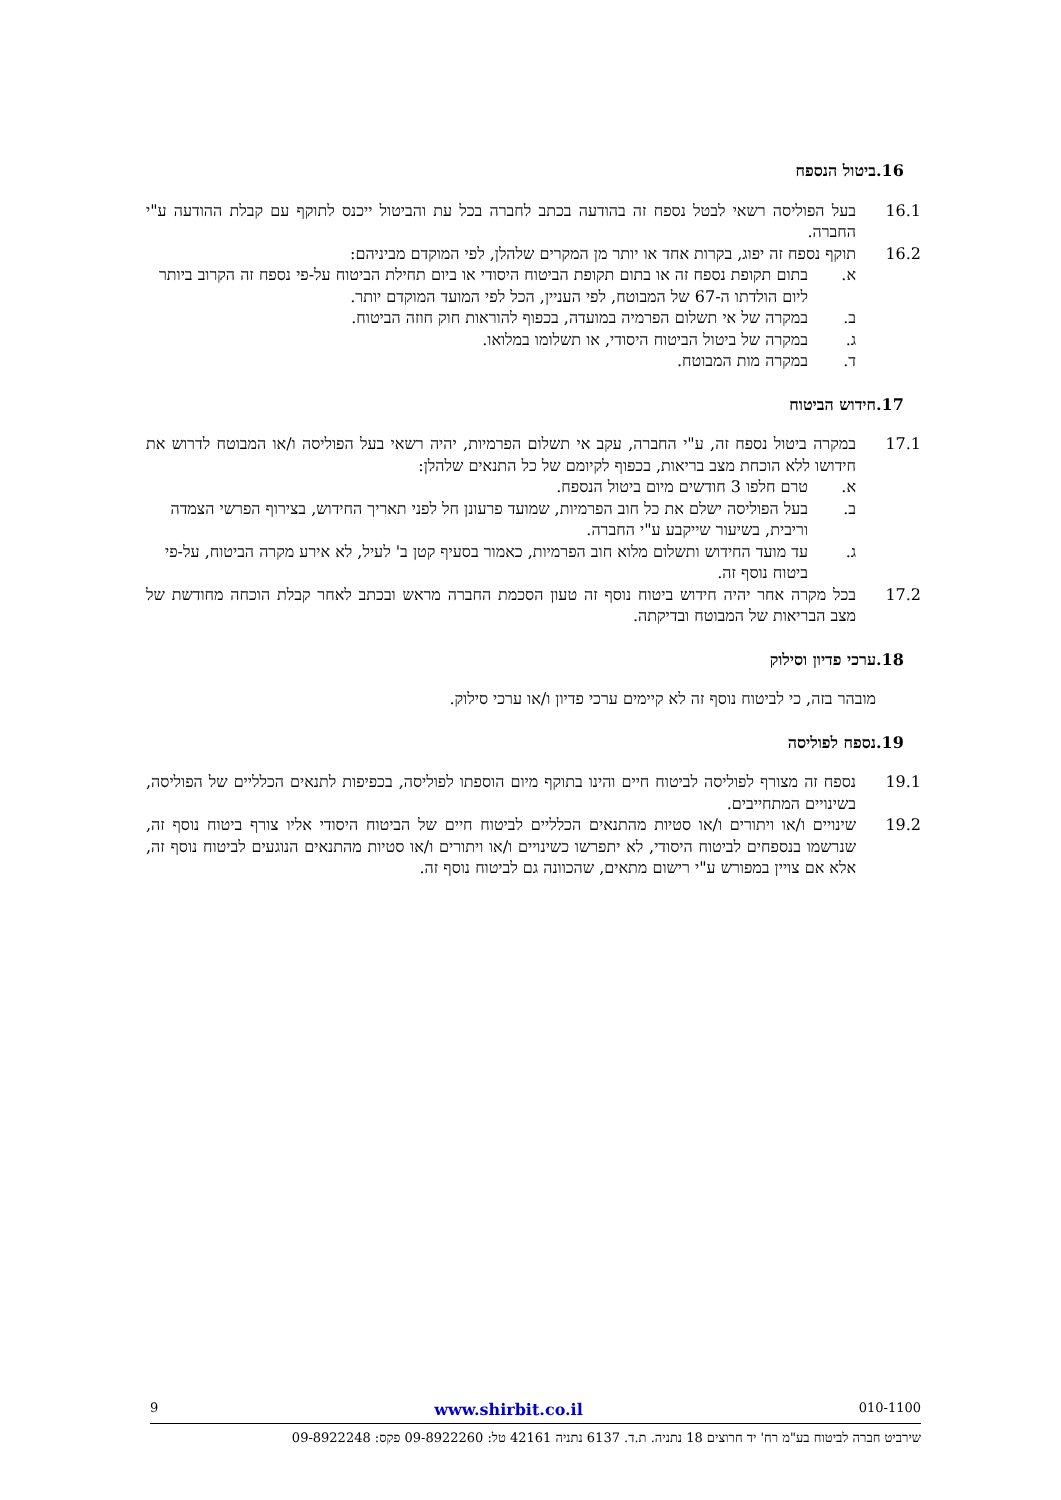.16 ביטול הנספח
16.1 בעל הפוליסה רשאי לבטל נספח זה בהודעה בכתב לחברה בכל עת והביטול ייכנס לתוקף עם קבלת ההודעה ע"י החברה.
16.2 תוקף נספח זה יפוג, בקרות אחד או יותר מן המקרים שלהלן, לפי המוקדם מביניהם:
א. בתום תקופת נספח זה או בתום תקופת הביטוח היסודי או ביום תחילת הביטוח על-פי נספח זה הקרוב ביותר ליום הולדתו ה-67 של המבוטח, לפי העניין, הכל לפי המועד המוקדם יותר.
ב. במקרה של אי תשלום הפרמיה במועדה, בכפוף להוראות חוק חוזה הביטוח.
ג. במקרה של ביטול הביטוח היסודי, או תשלומו במלואו.
ד. במקרה מות המבוטח.
.17 חידוש הביטוח
17.1 במקרה ביטול נספח זה, ע"י החברה, עקב אי תשלום הפרמיות, יהיה רשאי בעל הפוליסה ו/או המבוטח לדרוש את חידושו ללא הוכחת מצב בריאות, בכפוף לקיומם של כל התנאים שלהלן:
א. טרם חלפו 3 חודשים מיום ביטול הנספח.
ב. בעל הפוליסה ישלם את כל חוב הפרמיות, שמועד פרעונן חל לפני תאריך החידוש, בצירוף הפרשי הצמדה וריבית, בשיעור שייקבע ע"י החברה.
ג. עד מועד החידוש ותשלום מלוא חוב הפרמיות, כאמור בסעיף קטן ב' לעיל, לא אירע מקרה הביטוח, על-פי ביטוח נוסף זה.
17.2 בכל מקרה אחר יהיה חידוש ביטוח נוסף זה טעון הסכמת החברה מראש ובכתב לאחר קבלת הוכחה מחודשת של מצב הבריאות של המבוטח ובדיקתה.
.18 ערכי פדיון וסילוק
מובהר בזה, כי לביטוח נוסף זה לא קיימים ערכי פדיון ו/או ערכי סילוק.
.19 נספח לפוליסה
19.1 נספח זה מצורף לפוליסה לביטוח חיים והינו בתוקף מיום הוספתו לפוליסה, בכפיפות לתנאים הכלליים של הפוליסה, בשינויים המתחייבים.
19.2 שינויים ו/או ויתורים ו/או סטיות מהתנאים הכלליים לביטוח חיים של הביטוח היסודי אליו צורף ביטוח נוסף זה, שנרשמו בנספחים לביטוח היסודי, לא יתפרשו כשינויים ו/או ויתורים ו/או סטיות מהתנאים הנוגעים לביטוח נוסף זה, אלא אם צויין במפורש ע"י רישום מתאים, שהכוונה גם לביטוח נוסף זה.
9 www.shirbit.co.il 010-1100
שירביט חברה לביטוח בע"מ רח' יד חרוצים 18 נתניה. ת.ד. 6137 נתניה 42161 טל: 09-8922260 פקס: 09-8922248